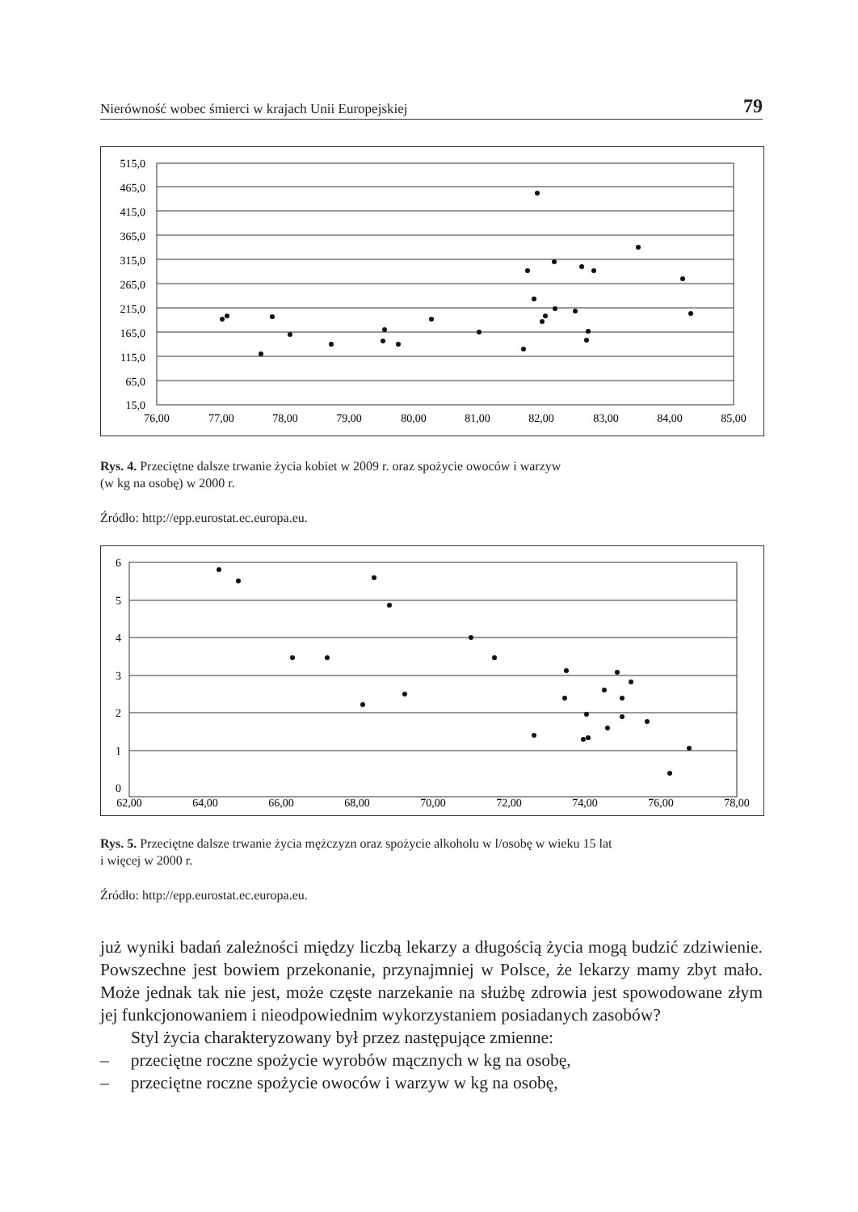Nierówność wobec śmierci w krajach Unii Europejskiej 79
515,0
465,0
415,0
365,0
315,0
265,0
215,0
165,0
115,0
65,0
15,0
76,00
77,00
78,00
79,00
80,00
81,00
82,00
83,00
84,00
85,00
Rys. 4. Przeciętne dalsze trwanie życia kobiet w 2009 r. oraz spożycie owoców i warzyw
(w kg na osobę) w 2000 r.
Źródło: http://epp.eurostat.ec.europa.eu.
6
5
4
3
2
1
0
62,00
64,00
66,00
68,00
70,00
72,00
74,00
76,00
78,00
Rys. 5. Przeciętne dalsze trwanie życia mężczyzn oraz spożycie alkoholu w l/osobę w wieku 15 lat
i więcej w 2000 r.
Źródło: http://epp.eurostat.ec.europa.eu.
już wyniki badań zależności między liczbą lekarzy a długością życia mogą budzić zdziwienie. Powszechne jest bowiem przekonanie, przynajmniej w Polsce, że lekarzy mamy zbyt mało. Może jednak tak nie jest, może częste narzekanie na służbę zdrowia jest spowodowane złym jej funkcjonowaniem i nieodpowiednim wykorzystaniem posiadanych zasobów?
Styl życia charakteryzowany był przez następujące zmienne:
– przeciętne roczne spożycie wyrobów mącznych w kg na osobę,
– przeciętne roczne spożycie owoców i warzyw w kg na osobę,